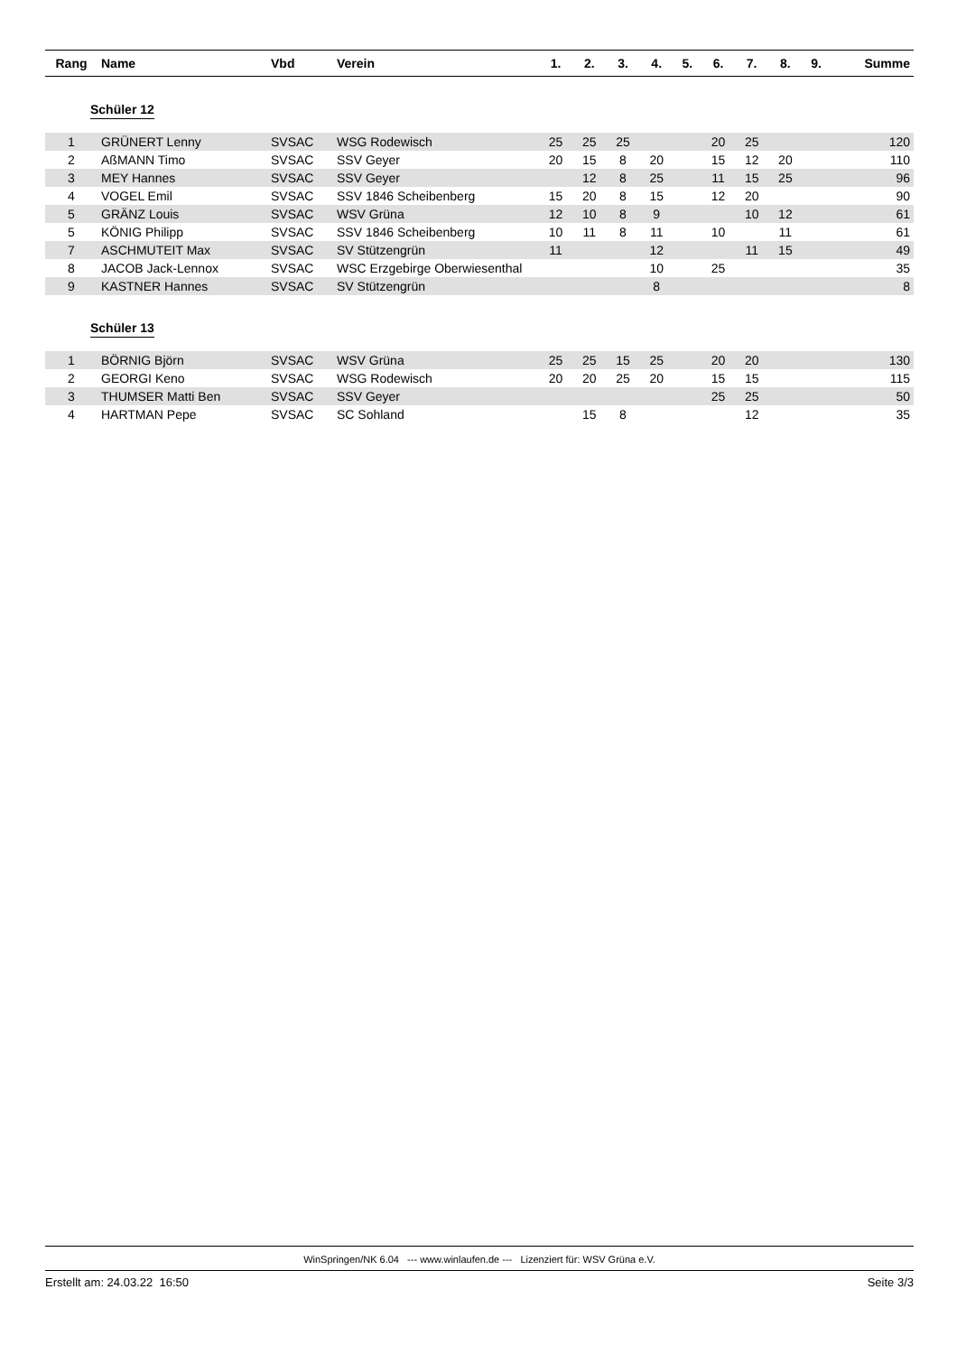| Rang | Name | Vbd | Verein | 1. | 2. | 3. | 4. | 5. | 6. | 7. | 8. | 9. | Summe |
| --- | --- | --- | --- | --- | --- | --- | --- | --- | --- | --- | --- | --- | --- |
| Schüler 12 | | | | | | | | | | | | | |
| 1 | GRÜNERT Lenny | SVSAC | WSG Rodewisch | 25 | 25 | 25 | | | 20 | 25 | | | 120 |
| 2 | AßMANN Timo | SVSAC | SSV Geyer | 20 | 15 | 8 | 20 | | 15 | 12 | 20 | | 110 |
| 3 | MEY Hannes | SVSAC | SSV Geyer | | 12 | 8 | 25 | | 11 | 15 | 25 | | 96 |
| 4 | VOGEL Emil | SVSAC | SSV 1846 Scheibenberg | 15 | 20 | 8 | 15 | | 12 | 20 | | | 90 |
| 5 | GRÄNZ Louis | SVSAC | WSV Grüna | 12 | 10 | 8 | 9 | | | 10 | 12 | | 61 |
| 5 | KÖNIG Philipp | SVSAC | SSV 1846 Scheibenberg | 10 | 11 | 8 | 11 | | 10 | | 11 | | 61 |
| 7 | ASCHMUTEIT Max | SVSAC | SV Stützengrün | 11 | | | 12 | | | 11 | 15 | | 49 |
| 8 | JACOB Jack-Lennox | SVSAC | WSC Erzgebirge Oberwiesenthal | | | | 10 | | 25 | | | | 35 |
| 9 | KASTNER Hannes | SVSAC | SV Stützengrün | | | | 8 | | | | | | 8 |
| Schüler 13 | | | | | | | | | | | | | |
| 1 | BÖRNIG Björn | SVSAC | WSV Grüna | 25 | 25 | 15 | 25 | | 20 | 20 | | | 130 |
| 2 | GEORGI Keno | SVSAC | WSG Rodewisch | 20 | 20 | 25 | 20 | | 15 | 15 | | | 115 |
| 3 | THUMSER Matti Ben | SVSAC | SSV Geyer | | | | | | 25 | 25 | | | 50 |
| 4 | HARTMAN Pepe | SVSAC | SC Sohland | | 15 | 8 | | | | 12 | | | 35 |
WinSpringen/NK 6.04 --- www.winlaufen.de --- Lizenziert für: WSV Grüna e.V.
Erstellt am: 24.03.22 16:50 Seite 3/3